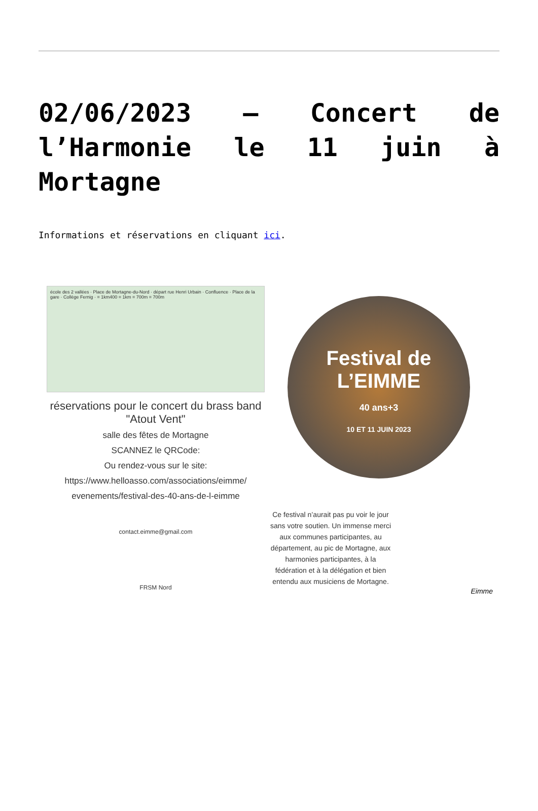02/06/2023 – Concert de l’Harmonie le 11 juin à Mortagne
Informations et réservations en cliquant ici.
école des 2 vallées · Place de Mortagne-du-Nord · départ rue Henri Urbain · Confluence · Place de la gare · Collège Fernig · = 1km400 = 1km = 700m = 700m
réservations pour le concert du brass band "Atout Vent"
salle des fêtes de Mortagne
SCANNEZ le QRCode:
Ou rendez-vous sur le site:
https://www.helloasso.com/associations/eimme/ evenements/festival-des-40-ans-de-l-eimme
contact.eimme@gmail.com
FRSM Nord
Festival de L’EIMME
40 ans+3
10 ET 11 JUIN 2023
Ce festival n’aurait pas pu voir le jour sans votre soutien. Un immense merci aux communes participantes, au département, au pic de Mortagne, aux harmonies participantes, à la fédération et à la délégation et bien entendu aux musiciens de Mortagne.
Eimme